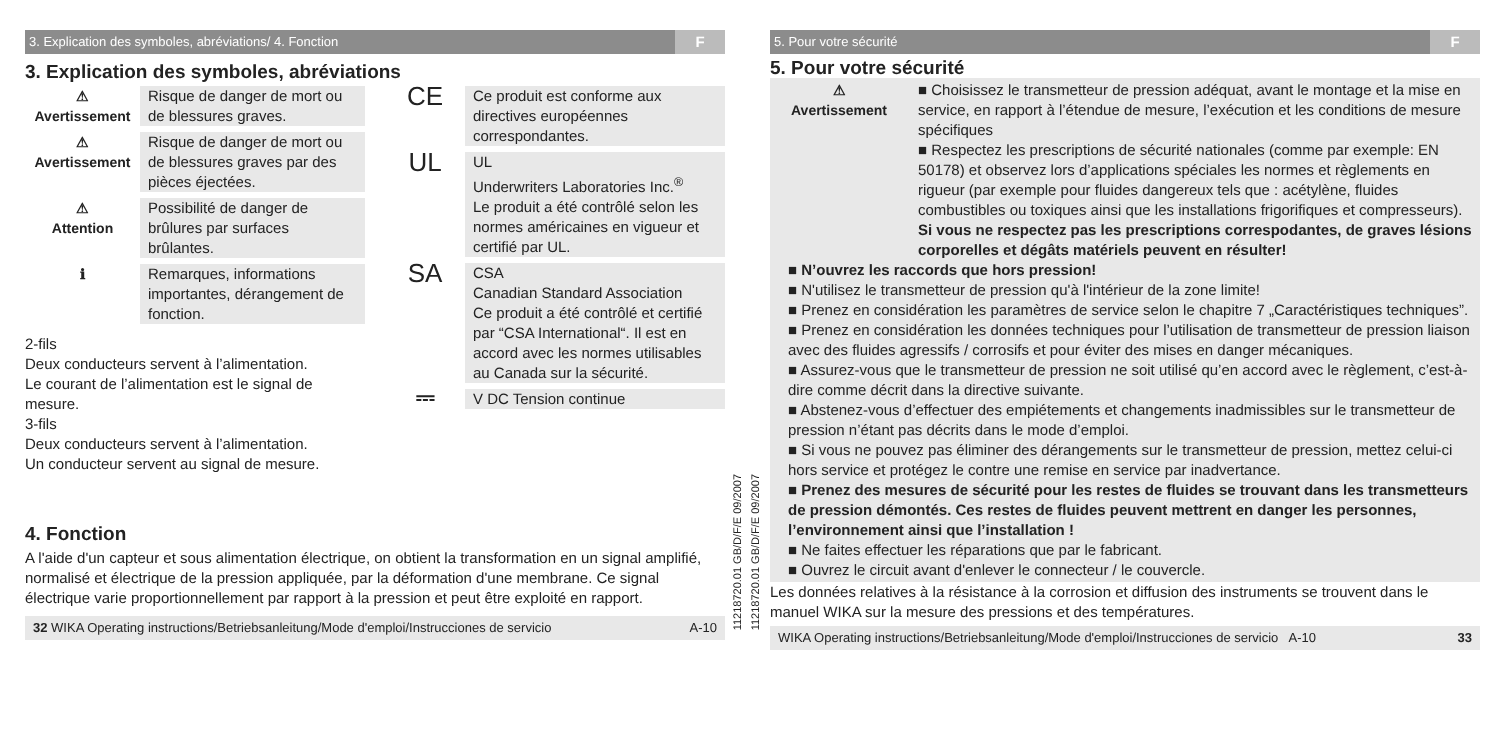3. Explication des symboles, abréviations/ 4. Fonction F
3. Explication des symboles, abréviations
⚠
Avertissement
Risque de danger de mort ou de blessures graves.
⚠
Avertissement
Risque de danger de mort ou de blessures graves par des pièces éjectées.
⚠
Attention
Possibilité de danger de brûlures par surfaces brûlantes.
ℹ Remarques, informations importantes, dérangement de fonction.
2-fils
Deux conducteurs servent à l’alimentation.
Le courant de l’alimentation est le signal de mesure.
3-fils
Deux conducteurs servent à l’alimentation.
Un conducteur servent au signal de mesure.
CE
Ce produit est conforme aux directives européennes correspondantes.
UL
UL
Underwriters Laboratories Inc.<sup>®</sup>
Le produit a été contrôlé selon les normes américaines en vigueur et certifié par UL.
SA
CSA
Canadian Standard Association
Ce produit a été contrôlé et certifié par “CSA International“. Il est en accord avec les normes utilisables au Canada sur la sécurité.
⎓
V DC Tension continue
4. Fonction
A l'aide d'un capteur et sous alimentation électrique, on obtient la transformation en un signal amplifié, normalisé et électrique de la pression appliquée, par la déformation d'une membrane. Ce signal électrique varie proportionnellement par rapport à la pression et peut être exploité en rapport.
32 WIKA Operating instructions/Betriebsanleitung/Mode d'emploi/Instrucciones de servicio A-10
11218720.01 GB/D/F/E 09/2007
11218720.01 GB/D/F/E 09/2007
5. Pour votre sécurité F
5. Pour votre sécurité
⚠
Avertissement
■ Choisissez le transmetteur de pression adéquat, avant le montage et la mise en service, en rapport à l’étendue de mesure, l’exécution et les conditions de mesure spécifiques
■ Respectez les prescriptions de sécurité nationales (comme par exemple: EN 50178) et observez lors d’applications spéciales les normes et règlements en rigueur (par exemple pour fluides dangereux tels que : acétylène, fluides combustibles ou toxiques ainsi que les installations frigorifiques et compresseurs). Si vous ne respectez pas les prescriptions correspodantes, de graves lésions corporelles et dégâts matériels peuvent en résulter!
■ N’ouvrez les raccords que hors pression!
■ N'utilisez le transmetteur de pression qu'à l'intérieur de la zone limite!
■ Prenez en considération les paramètres de service selon le chapitre 7 „Caractéristiques techniques”.
■ Prenez en considération les données techniques pour l’utilisation de transmetteur de pression liaison avec des fluides agressifs / corrosifs et pour éviter des mises en danger mécaniques.
■ Assurez-vous que le transmetteur de pression ne soit utilisé qu’en accord avec le règlement, c’est-à-dire comme décrit dans la directive suivante.
■ Abstenez-vous d’effectuer des empiétements et changements inadmissibles sur le transmetteur de pression n’étant pas décrits dans le mode d’emploi.
■ Si vous ne pouvez pas éliminer des dérangements sur le transmetteur de pression, mettez celui-ci hors service et protégez le contre une remise en service par inadvertance.
■ Prenez des mesures de sécurité pour les restes de fluides se trouvant dans les transmetteurs de pression démontés. Ces restes de fluides peuvent mettrent en danger les personnes, l’environnement ainsi que l’installation !
■ Ne faites effectuer les réparations que par le fabricant.
■ Ouvrez le circuit avant d'enlever le connecteur / le couvercle.
Les données relatives à la résistance à la corrosion et diffusion des instruments se trouvent dans le manuel WIKA sur la mesure des pressions et des températures.
WIKA Operating instructions/Betriebsanleitung/Mode d'emploi/Instrucciones de servicio A-10 33